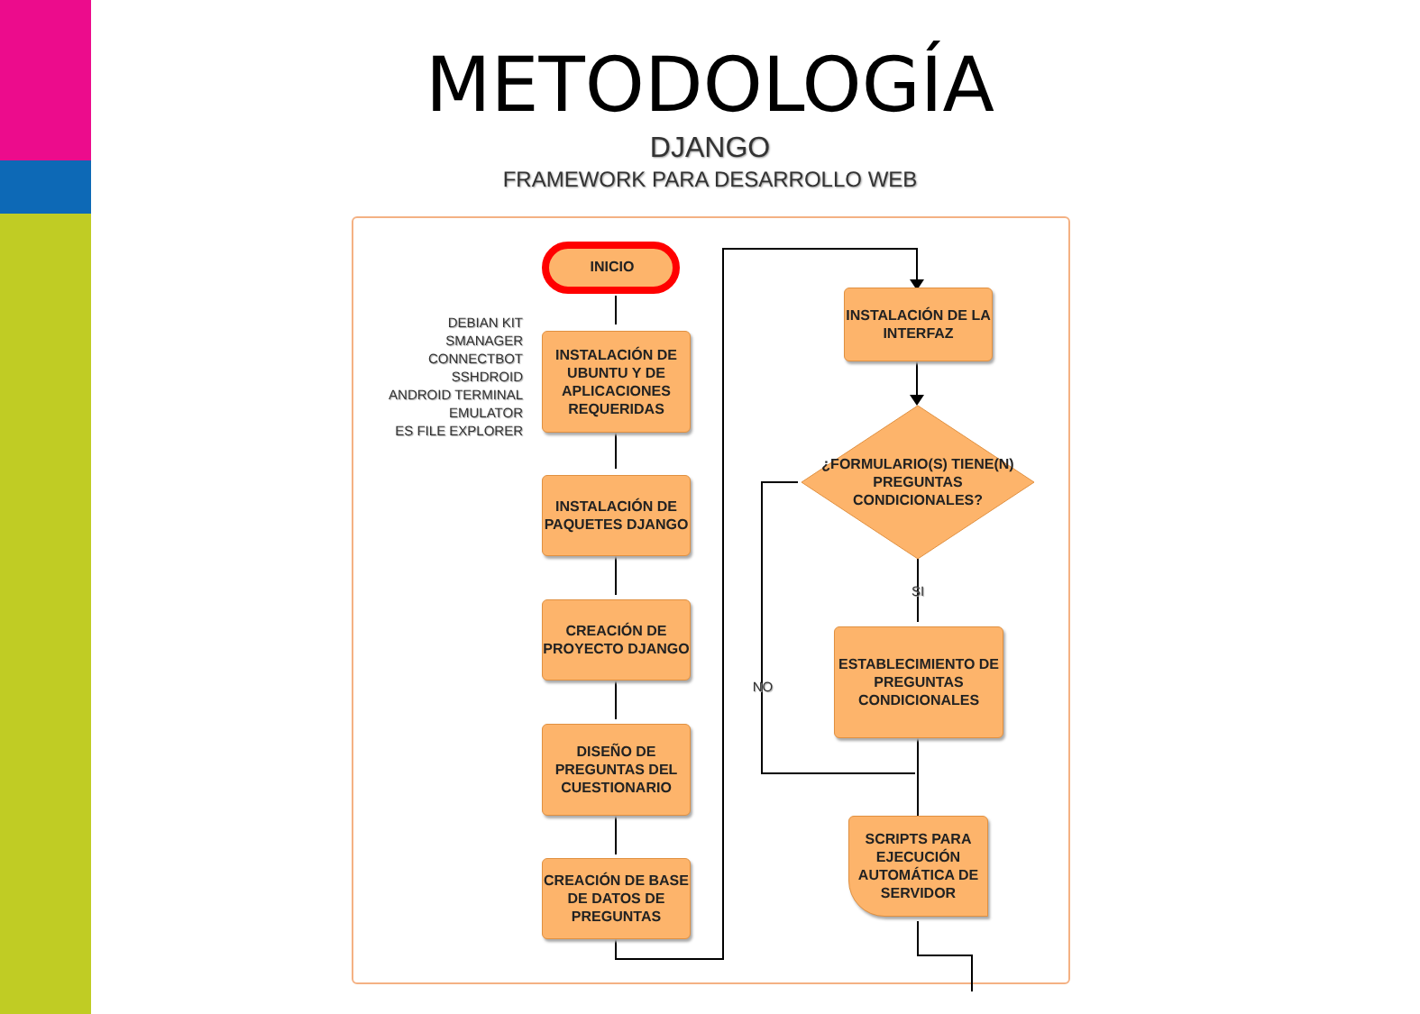METODOLOGÍA
DJANGO
FRAMEWORK PARA DESARROLLO WEB
INICIO
DEBIAN KIT
SMANAGER
CONNECTBOT
SSHDROID
ANDROID TERMINAL
EMULATOR
ES FILE EXPLORER
INSTALACIÓN DE UBUNTU Y DE APLICACIONES REQUERIDAS
INSTALACIÓN DE PAQUETES DJANGO
CREACIÓN DE PROYECTO DJANGO
DISEÑO DE PREGUNTAS DEL CUESTIONARIO
CREACIÓN DE BASE DE DATOS DE PREGUNTAS
INSTALACIÓN DE LA INTERFAZ
¿FORMULARIO(S) TIENE(N) PREGUNTAS CONDICIONALES?
SI
NO
ESTABLECIMIENTO DE PREGUNTAS CONDICIONALES
SCRIPTS PARA EJECUCIÓN AUTOMÁTICA DE SERVIDOR